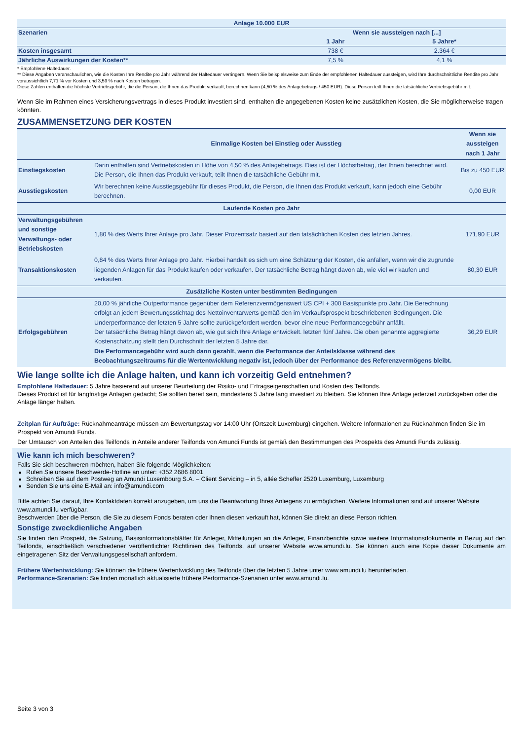| Anlage 10.000 EUR | | |
| --- | --- | --- |
| Szenarien | Wenn sie aussteigen nach [...] | |
| | 1 Jahr | 5 Jahre* |
| Kosten insgesamt | 738 € | 2.364 € |
| Jährliche Auswirkungen der Kosten** | 7,5 % | 4,1 % |
* Empfohlene Haltedauer.
** Diese Angaben veranschaulichen, wie die Kosten Ihre Rendite pro Jahr während der Haltedauer verringern. Wenn Sie beispielsweise zum Ende der empfohlenen Haltedauer aussteigen, wird Ihre durchschnittliche Rendite pro Jahr voraussichtlich 7,71 % vor Kosten und 3,59 % nach Kosten betragen.
Diese Zahlen enthalten die höchste Vertriebsgebühr, die die Person, die Ihnen das Produkt verkauft, berechnen kann (4,50 % des Anlagebetrags / 450 EUR). Diese Person teilt Ihnen die tatsächliche Vertriebsgebühr mit.
Wenn Sie im Rahmen eines Versicherungsvertrags in dieses Produkt investiert sind, enthalten die angegebenen Kosten keine zusätzlichen Kosten, die Sie möglicherweise tragen könnten.
ZUSAMMENSETZUNG DER KOSTEN
| | Einmalige Kosten bei Einstieg oder Ausstieg | Wenn sie aussteigen nach 1 Jahr |
| Einstiegskosten | Darin enthalten sind Vertriebskosten in Höhe von 4,50 % des Anlagebetrags. Dies ist der Höchstbetrag, der Ihnen berechnet wird. Die Person, die Ihnen das Produkt verkauft, teilt Ihnen die tatsächliche Gebühr mit. | Bis zu 450 EUR |
| Ausstiegskosten | Wir berechnen keine Ausstiegsgebühr für dieses Produkt, die Person, die Ihnen das Produkt verkauft, kann jedoch eine Gebühr berechnen. | 0,00 EUR |
| Laufende Kosten pro Jahr | | |
| Verwaltungsgebühren und sonstige Verwaltungs- oder Betriebskosten | 1,80 % des Werts Ihrer Anlage pro Jahr. Dieser Prozentsatz basiert auf den tatsächlichen Kosten des letzten Jahres. | 171,90 EUR |
| Transaktionskosten | 0,84 % des Werts Ihrer Anlage pro Jahr. Hierbei handelt es sich um eine Schätzung der Kosten, die anfallen, wenn wir die zugrunde liegenden Anlagen für das Produkt kaufen oder verkaufen. Der tatsächliche Betrag hängt davon ab, wie viel wir kaufen und verkaufen. | 80,30 EUR |
| Zusätzliche Kosten unter bestimmten Bedingungen | | |
| Erfolgsgebühren | 20,00 % jährliche Outperformance gegenüber dem Referenzvermögenswert US CPI + 300 Basispunkte pro Jahr. Die Berechnung erfolgt an jedem Bewertungsstichtag des Nettoinventarwerts gemäß den im Verkaufsprospekt beschriebenen Bedingungen. Die Underperformance der letzten 5 Jahre sollte zurückgefordert werden, bevor eine neue Performancegebühr anfällt. Der tatsächliche Betrag hängt davon ab, wie gut sich Ihre Anlage entwickelt. letzten fünf Jahre. Die oben genannte aggregierte Kostenschätzung stellt den Durchschnitt der letzten 5 Jahre dar. Die Performancegebühr wird auch dann gezahlt, wenn die Performance der Anteilsklasse während des Beobachtungszeitraums für die Wertentwicklung negativ ist, jedoch über der Performance des Referenzvermögens bleibt. | 36,29 EUR |
Wie lange sollte ich die Anlage halten, und kann ich vorzeitig Geld entnehmen?
Empfohlene Haltedauer: 5 Jahre basierend auf unserer Beurteilung der Risiko- und Ertragseigenschaften und Kosten des Teilfonds.
Dieses Produkt ist für langfristige Anlagen gedacht; Sie sollten bereit sein, mindestens 5 Jahre lang investiert zu bleiben. Sie können Ihre Anlage jederzeit zurückgeben oder die Anlage länger halten.
Zeitplan für Aufträge: Rücknahmeanträge müssen am Bewertungstag vor 14:00 Uhr (Ortszeit Luxemburg) eingehen. Weitere Informationen zu Rücknahmen finden Sie im Prospekt von Amundi Funds.
Der Umtausch von Anteilen des Teilfonds in Anteile anderer Teilfonds von Amundi Funds ist gemäß den Bestimmungen des Prospekts des Amundi Funds zulässig.
Wie kann ich mich beschweren?
Falls Sie sich beschweren möchten, haben Sie folgende Möglichkeiten:
Rufen Sie unsere Beschwerde-Hotline an unter: +352 2686 8001
Schreiben Sie auf dem Postweg an Amundi Luxembourg S.A. – Client Servicing – in 5, allée Scheffer 2520 Luxemburg, Luxemburg
Senden Sie uns eine E-Mail an: info@amundi.com
Bitte achten Sie darauf, Ihre Kontaktdaten korrekt anzugeben, um uns die Beantwortung Ihres Anliegens zu ermöglichen. Weitere Informationen sind auf unserer Website www.amundi.lu verfügbar.
Beschwerden über die Person, die Sie zu diesem Fonds beraten oder Ihnen diesen verkauft hat, können Sie direkt an diese Person richten.
Sonstige zweckdienliche Angaben
Sie finden den Prospekt, die Satzung, Basisinformationsblätter für Anleger, Mitteilungen an die Anleger, Finanzberichte sowie weitere Informationsdokumente in Bezug auf den Teilfonds, einschließlich verschiedener veröffentlichter Richtlinien des Teilfonds, auf unserer Website www.amundi.lu. Sie können auch eine Kopie dieser Dokumente am eingetragenen Sitz der Verwaltungsgesellschaft anfordern.
Frühere Wertentwicklung: Sie können die frühere Wertentwicklung des Teilfonds über die letzten 5 Jahre unter www.amundi.lu herunterladen.
Performance-Szenarien: Sie finden monatlich aktualisierte frühere Performance-Szenarien unter www.amundi.lu.
Seite 3 von 3